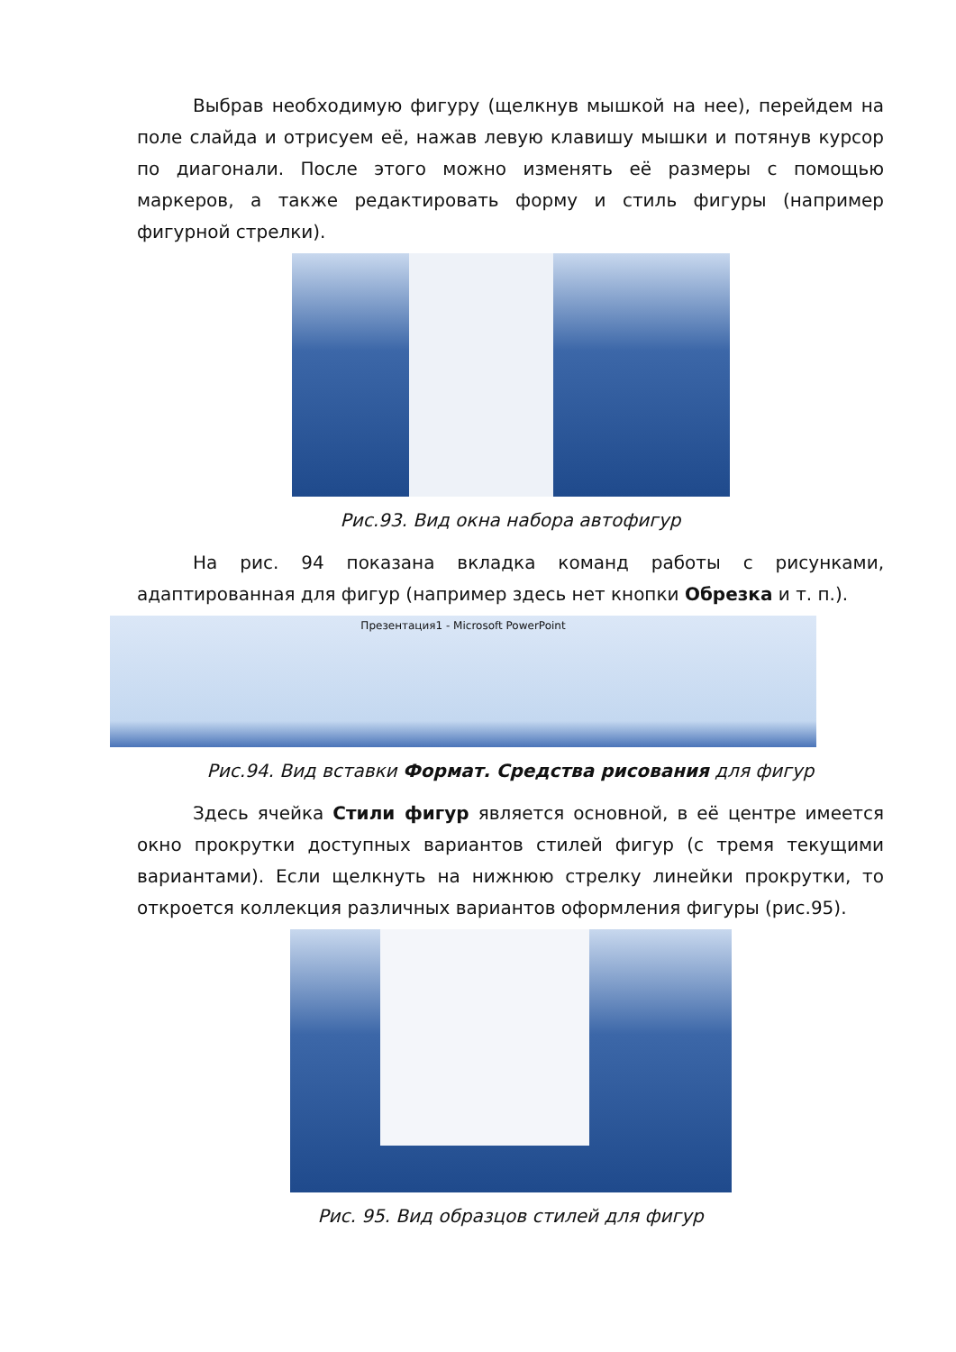Выбрав необходимую фигуру (щелкнув мышкой на нее), перейдем на поле слайда и отрисуем её, нажав левую клавишу мышки и потянув курсор по диагонали. После этого можно изменять её размеры с помощью маркеров, а также редактировать форму и стиль фигуры (например фигурной стрелки).
Рис.93. Вид окна набора автофигур
На рис. 94 показана вкладка команд работы с рисунками, адаптированная для фигур (например здесь нет кнопки Обрезка и т. п.).
Презентация1 - Microsoft PowerPoint
Рис.94. Вид вставки Формат. Средства рисования для фигур
Здесь ячейка Стили фигур является основной, в её центре имеется окно прокрутки доступных вариантов стилей фигур (с тремя текущими вариантами). Если щелкнуть на нижнюю стрелку линейки прокрутки, то откроется коллекция различных вариантов оформления фигуры (рис.95).
Рис. 95. Вид образцов стилей для фигур